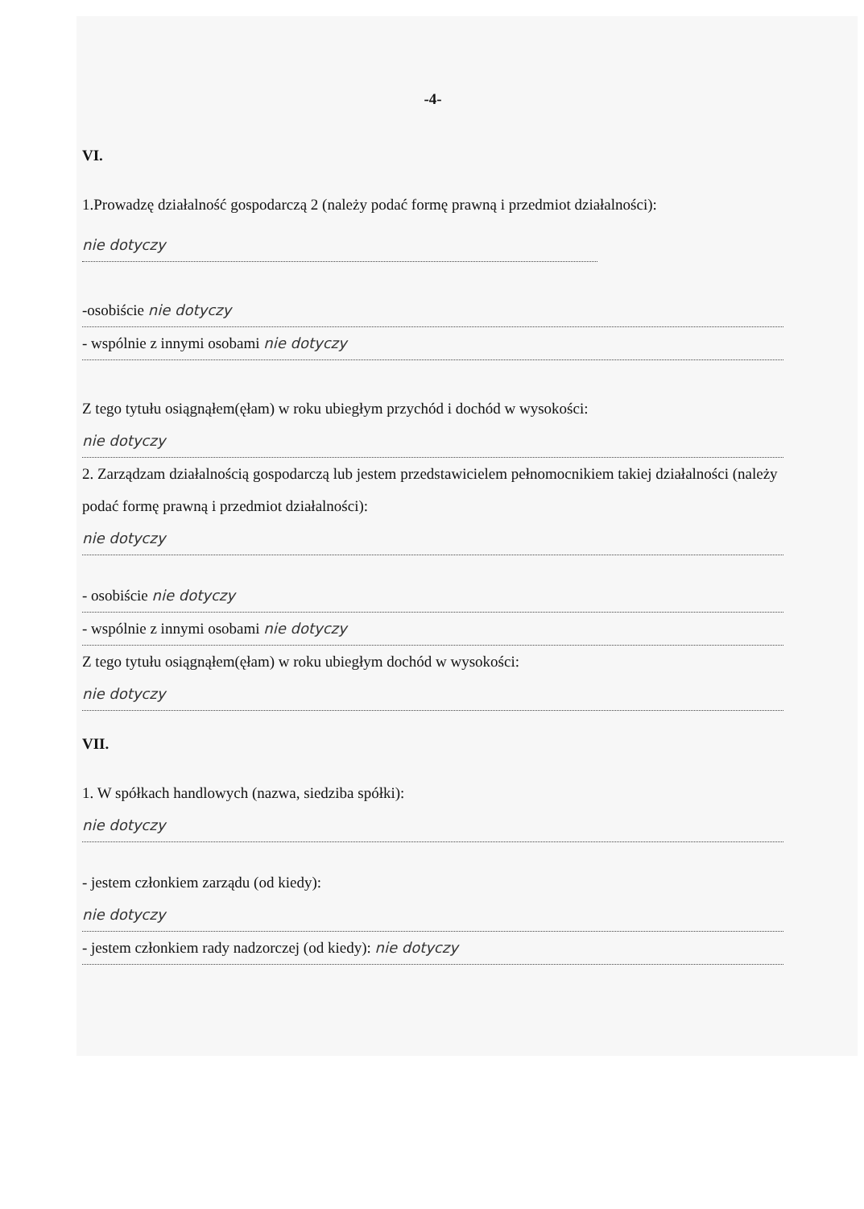-4-
VI.
1.Prowadzę działalność gospodarczą 2 (należy podać formę prawną i przedmiot działalności):
nie dotyczy
-osobiście nie dotyczy
- wspólnie z innymi osobami nie dotyczy
Z tego tytułu osiągnąłem(ęłam) w roku ubiegłym przychód i dochód w wysokości:
nie dotyczy
2. Zarządzam działalnością gospodarczą lub jestem przedstawicielem pełnomocnikiem takiej działalności (należy podać formę prawną i przedmiot działalności):
nie dotyczy
- osobiście nie dotyczy
- wspólnie z innymi osobami nie dotyczy
Z tego tytułu osiągnąłem(ęłam) w roku ubiegłym dochód w wysokości:
nie dotyczy
VII.
1. W spółkach handlowych (nazwa, siedziba spółki):
nie dotyczy
- jestem członkiem zarządu (od kiedy):
nie dotyczy
- jestem członkiem rady nadzorczej (od kiedy): nie dotyczy